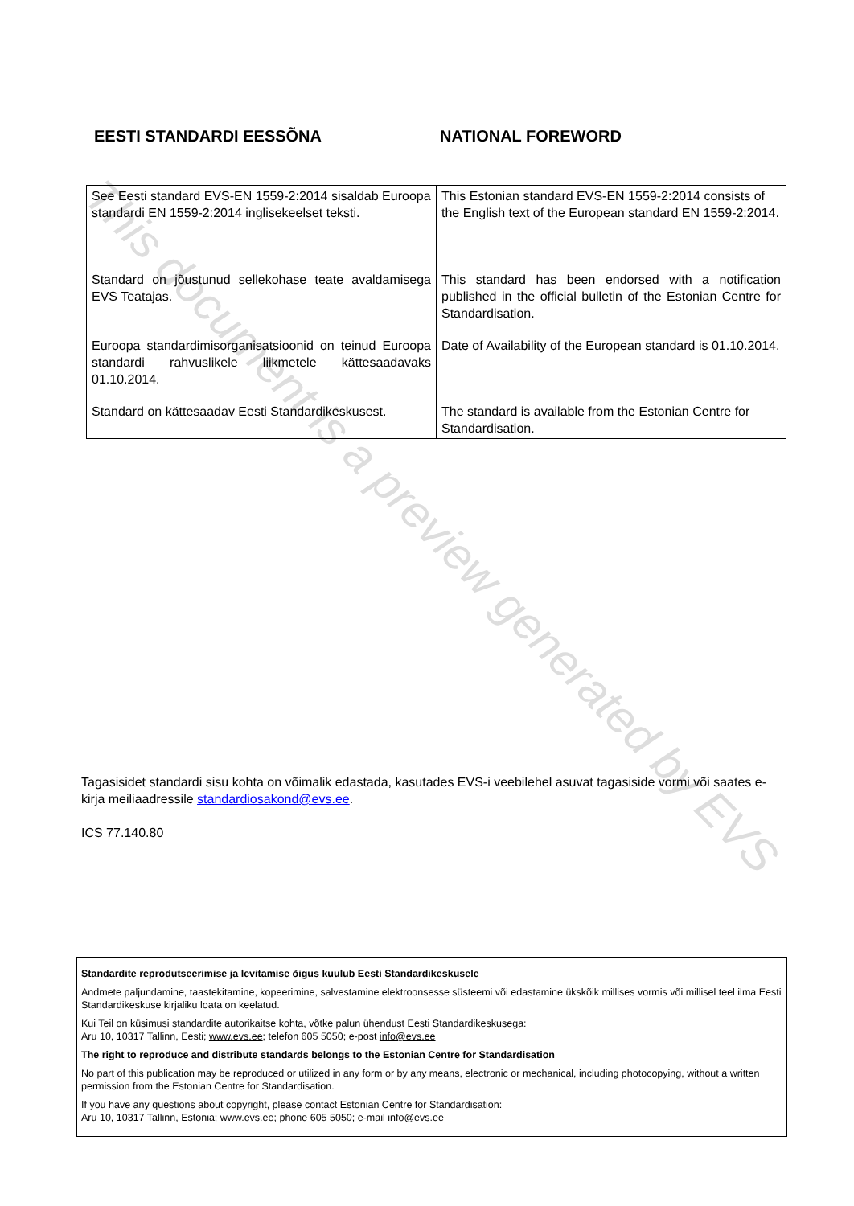This document is a preview generated by EVS
EESTI STANDARDI EESSÕNA NATIONAL FOREWORD
| See Eesti standard EVS-EN 1559-2:2014 sisaldab Euroopa standardi EN 1559-2:2014 inglisekeelset teksti. | This Estonian standard EVS-EN 1559-2:2014 consists of the English text of the European standard EN 1559-2:2014. |
| Standard on jõustunud sellekohase teate avaldamisega EVS Teatajas. | This standard has been endorsed with a notification published in the official bulletin of the Estonian Centre for Standardisation. |
| Euroopa standardimisorganisatsioonid on teinud Euroopa standardi rahvuslikele liikmetele kättesaadavaks 01.10.2014. | Date of Availability of the European standard is 01.10.2014. |
| Standard on kättesaadav Eesti Standardikeskusest. | The standard is available from the Estonian Centre for Standardisation. |
Tagasisidet standardi sisu kohta on võimalik edastada, kasutades EVS-i veebilehel asuvat tagasiside vormi või saates e-kirja meiliaadressile standardiosakond@evs.ee.
ICS 77.140.80
Standardite reprodutseerimise ja levitamise õigus kuulub Eesti Standardikeskusele
Andmete paljundamine, taastekitamine, kopeerimine, salvestamine elektroonsesse süsteemi või edastamine ükskõik millises vormis või millisel teel ilma Eesti Standardikeskuse kirjaliku loata on keelatud.
Kui Teil on küsimusi standardite autorikaitse kohta, võtke palun ühendust Eesti Standardikeskusega:
Aru 10, 10317 Tallinn, Eesti; www.evs.ee; telefon 605 5050; e-post info@evs.ee
The right to reproduce and distribute standards belongs to the Estonian Centre for Standardisation
No part of this publication may be reproduced or utilized in any form or by any means, electronic or mechanical, including photocopying, without a written permission from the Estonian Centre for Standardisation.
If you have any questions about copyright, please contact Estonian Centre for Standardisation:
Aru 10, 10317 Tallinn, Estonia; www.evs.ee; phone 605 5050; e-mail info@evs.ee